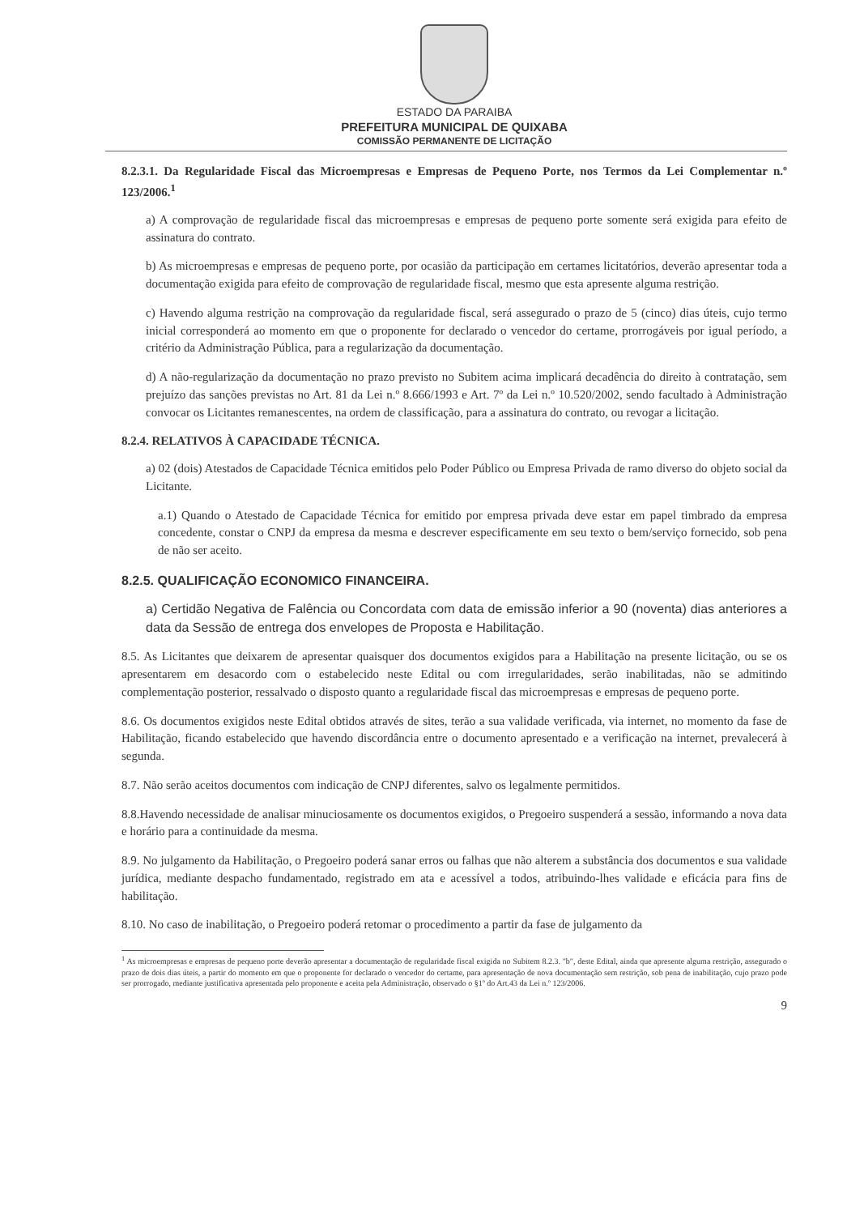ESTADO DA PARAIBA
PREFEITURA MUNICIPAL DE QUIXABA
COMISSÃO PERMANENTE DE LICITAÇÃO
8.2.3.1. Da Regularidade Fiscal das Microempresas e Empresas de Pequeno Porte, nos Termos da Lei Complementar n.º 123/2006.<sup>1</sup>
a) A comprovação de regularidade fiscal das microempresas e empresas de pequeno porte somente será exigida para efeito de assinatura do contrato.
b) As microempresas e empresas de pequeno porte, por ocasião da participação em certames licitatórios, deverão apresentar toda a documentação exigida para efeito de comprovação de regularidade fiscal, mesmo que esta apresente alguma restrição.
c) Havendo alguma restrição na comprovação da regularidade fiscal, será assegurado o prazo de 5 (cinco) dias úteis, cujo termo inicial corresponderá ao momento em que o proponente for declarado o vencedor do certame, prorrogáveis por igual período, a critério da Administração Pública, para a regularização da documentação.
d) A não-regularização da documentação no prazo previsto no Subitem acima implicará decadência do direito à contratação, sem prejuízo das sanções previstas no Art. 81 da Lei n.º 8.666/1993 e Art. 7º da Lei n.º 10.520/2002, sendo facultado à Administração convocar os Licitantes remanescentes, na ordem de classificação, para a assinatura do contrato, ou revogar a licitação.
8.2.4. RELATIVOS À CAPACIDADE TÉCNICA.
a) 02 (dois) Atestados de Capacidade Técnica emitidos pelo Poder Público ou Empresa Privada de ramo diverso do objeto social da Licitante.
a.1) Quando o Atestado de Capacidade Técnica for emitido por empresa privada deve estar em papel timbrado da empresa concedente, constar o CNPJ da empresa da mesma e descrever especificamente em seu texto o bem/serviço fornecido, sob pena de não ser aceito.
8.2.5. QUALIFICAÇÃO ECONOMICO FINANCEIRA.
a) Certidão Negativa de Falência ou Concordata com data de emissão inferior a 90 (noventa) dias anteriores a data da Sessão de entrega dos envelopes de Proposta e Habilitação.
8.5. As Licitantes que deixarem de apresentar quaisquer dos documentos exigidos para a Habilitação na presente licitação, ou se os apresentarem em desacordo com o estabelecido neste Edital ou com irregularidades, serão inabilitadas, não se admitindo complementação posterior, ressalvado o disposto quanto a regularidade fiscal das microempresas e empresas de pequeno porte.
8.6. Os documentos exigidos neste Edital obtidos através de sites, terão a sua validade verificada, via internet, no momento da fase de Habilitação, ficando estabelecido que havendo discordância entre o documento apresentado e a verificação na internet, prevalecerá à segunda.
8.7. Não serão aceitos documentos com indicação de CNPJ diferentes, salvo os legalmente permitidos.
8.8.Havendo necessidade de analisar minuciosamente os documentos exigidos, o Pregoeiro suspenderá a sessão, informando a nova data e horário para a continuidade da mesma.
8.9. No julgamento da Habilitação, o Pregoeiro poderá sanar erros ou falhas que não alterem a substância dos documentos e sua validade jurídica, mediante despacho fundamentado, registrado em ata e acessível a todos, atribuindo-lhes validade e eficácia para fins de habilitação.
8.10. No caso de inabilitação, o Pregoeiro poderá retomar o procedimento a partir da fase de julgamento da
<sup>1</sup> As microempresas e empresas de pequeno porte deverão apresentar a documentação de regularidade fiscal exigida no Subitem 8.2.3. "b", deste Edital, ainda que apresente alguma restrição, assegurado o prazo de dois dias úteis, a partir do momento em que o proponente for declarado o vencedor do certame, para apresentação de nova documentação sem restrição, sob pena de inabilitação, cujo prazo pode ser prorrogado, mediante justificativa apresentada pelo proponente e aceita pela Administração, observado o §1º do Art.43 da Lei n.º 123/2006.
9